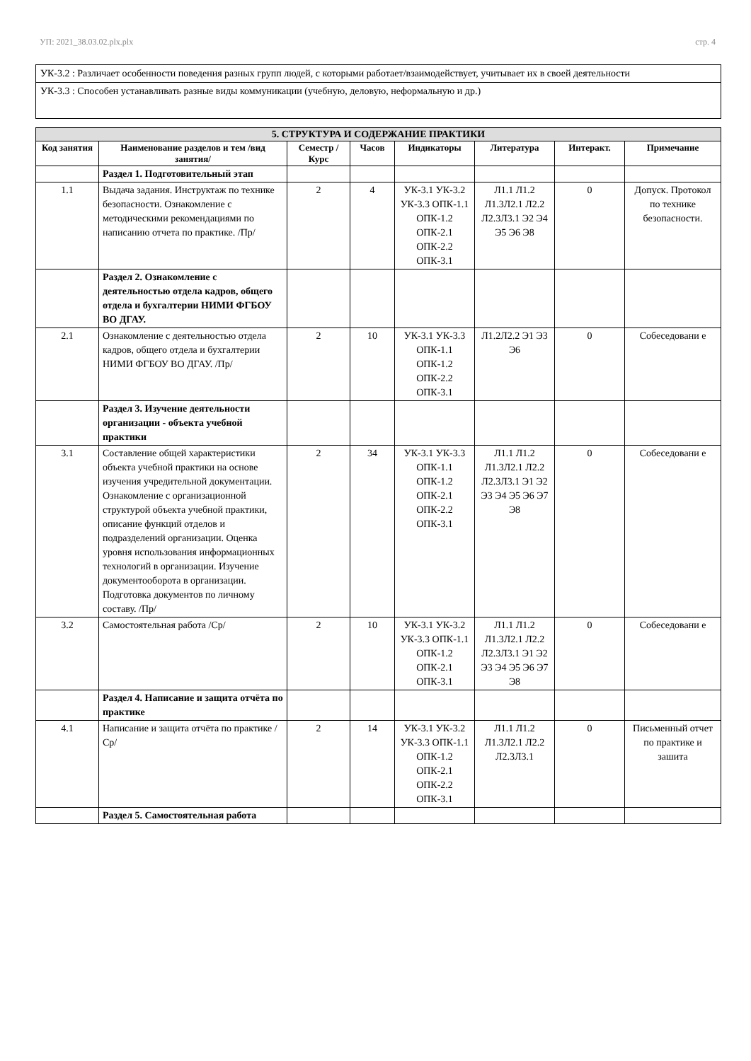УП: 2021_38.03.02.plx.plx стр. 4
УК-3.2 : Различает особенности поведения разных групп людей, с которыми работает/взаимодействует, учитывает их в своей деятельности
УК-3.3 : Способен устанавливать разные виды коммуникации (учебную, деловую, неформальную и др.)
| 5. СТРУКТУРА И СОДЕРЖАНИЕ ПРАКТИКИ | | | | | | | |
| --- | --- | --- | --- | --- | --- | --- | --- |
| Код занятия | Наименование разделов и тем /вид занятия/ | Семестр / Курс | Часов | Индикаторы | Литература | Интеракт. | Примечание |
| | Раздел 1. Подготовительный этап | | | | | | |
| 1.1 | Выдача задания. Инструктаж по технике безопасности. Ознакомление с методическими рекомендациями по написанию отчета по практике. /Пр/ | 2 | 4 | УК-3.1 УК-3.2 УК-3.3 ОПК-1.1 ОПК-1.2 ОПК-2.1 ОПК-2.2 ОПК-3.1 | Л1.1 Л1.2 Л1.3Л2.1 Л2.2 Л2.3Л3.1 Э2 Э4 Э5 Э6 Э8 | 0 | Допуск. Протокол по технике безопасности. |
| | Раздел 2. Ознакомление с деятельностью отдела кадров, общего отдела и бухгалтерии НИМИ ФГБОУ ВО ДГАУ. | | | | | | |
| 2.1 | Ознакомление с деятельностью отдела кадров, общего отдела и бухгалтерии НИМИ ФГБОУ ВО ДГАУ. /Пр/ | 2 | 10 | УК-3.1 УК-3.3 ОПК-1.1 ОПК-1.2 ОПК-2.2 ОПК-3.1 | Л1.2Л2.2 Э1 Э3 Э6 | 0 | Собеседовани е |
| | Раздел 3. Изучение деятельности организации - объекта учебной практики | | | | | | |
| 3.1 | Составление общей характеристики объекта учебной практики на основе изучения учредительной документации. Ознакомление с организационной структурой объекта учебной практики, описание функций отделов и подразделений организации. Оценка уровня использования информационных технологий в организации. Изучение документооборота в организации. Подготовка документов по личному составу. /Пр/ | 2 | 34 | УК-3.1 УК-3.3 ОПК-1.1 ОПК-1.2 ОПК-2.1 ОПК-2.2 ОПК-3.1 | Л1.1 Л1.2 Л1.3Л2.1 Л2.2 Л2.3Л3.1 Э1 Э2 Э3 Э4 Э5 Э6 Э7 Э8 | 0 | Собеседовани е |
| 3.2 | Самостоятельная работа /Ср/ | 2 | 10 | УК-3.1 УК-3.2 УК-3.3 ОПК-1.1 ОПК-1.2 ОПК-2.1 ОПК-3.1 | Л1.1 Л1.2 Л1.3Л2.1 Л2.2 Л2.3Л3.1 Э1 Э2 Э3 Э4 Э5 Э6 Э7 Э8 | 0 | Собеседовани е |
| | Раздел 4. Написание и защита отчёта по практике | | | | | | |
| 4.1 | Написание и защита отчёта по практике /Ср/ | 2 | 14 | УК-3.1 УК-3.2 УК-3.3 ОПК-1.1 ОПК-1.2 ОПК-2.1 ОПК-2.2 ОПК-3.1 | Л1.1 Л1.2 Л1.3Л2.1 Л2.2 Л2.3Л3.1 | 0 | Письменный отчет по практике и зашита |
| | Раздел 5. Самостоятельная работа | | | | | | |